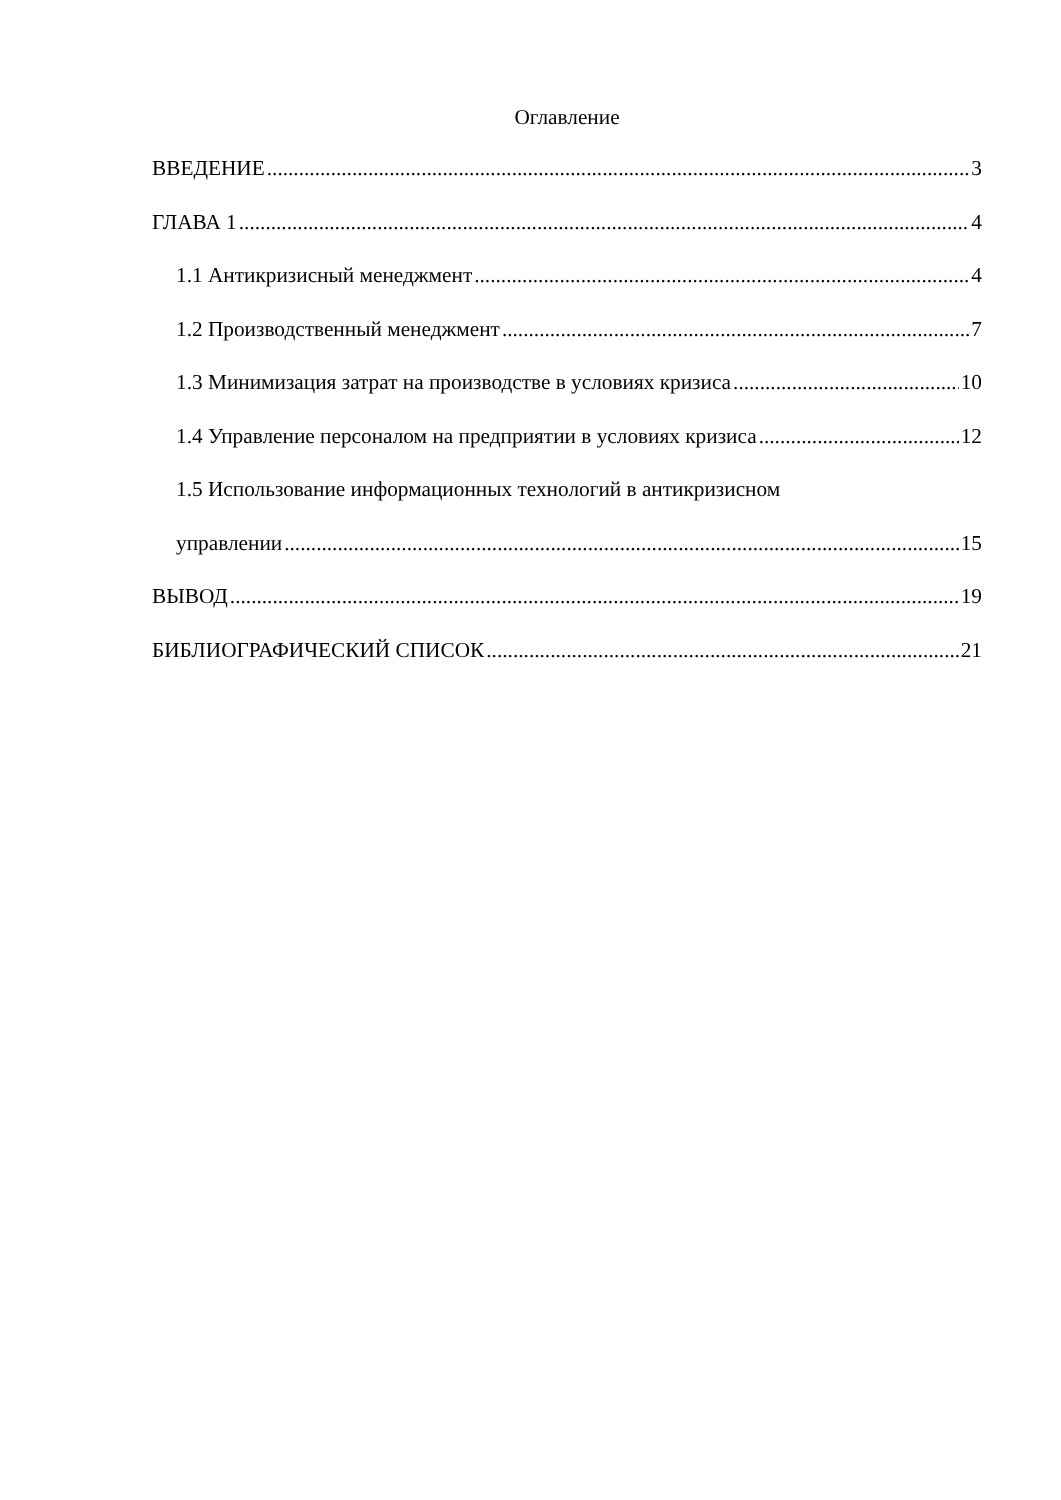Оглавление
ВВЕДЕНИЕ 3
ГЛАВА 1 4
1.1 Антикризисный менеджмент 4
1.2 Производственный менеджмент 7
1.3 Минимизация затрат на производстве в условиях кризиса 10
1.4 Управление персоналом на предприятии в условиях кризиса 12
1.5 Использование информационных технологий в антикризисном
управлении 15
ВЫВОД 19
БИБЛИОГРАФИЧЕСКИЙ СПИСОК 21